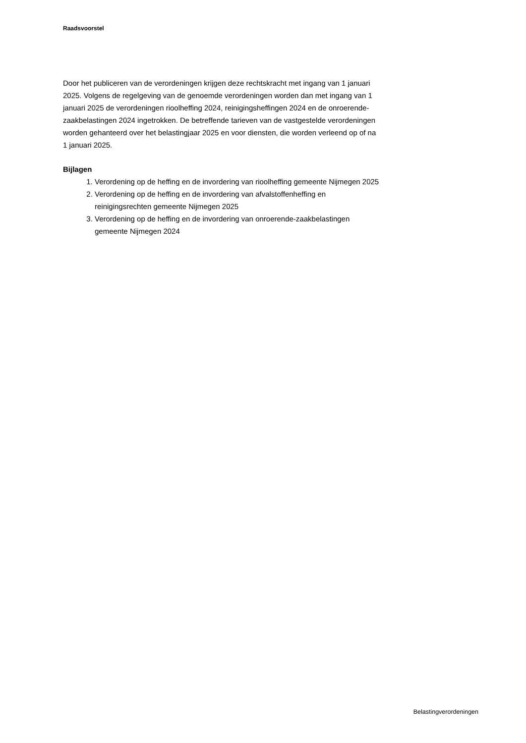Raadsvoorstel
Door het publiceren van de verordeningen krijgen deze rechtskracht met ingang van 1 januari 2025. Volgens de regelgeving van de genoemde verordeningen worden dan met ingang van 1 januari 2025 de verordeningen rioolheffing 2024, reinigingsheffingen 2024 en de onroerende-zaakbelastingen 2024 ingetrokken. De betreffende tarieven van de vastgestelde verordeningen worden gehanteerd over het belastingjaar 2025 en voor diensten, die worden verleend op of na 1 januari 2025.
Bijlagen
1. Verordening op de heffing en de invordering van rioolheffing gemeente Nijmegen 2025
2. Verordening op de heffing en de invordering van afvalstoffenheffing en reinigingsrechten gemeente Nijmegen 2025
3. Verordening op de heffing en de invordering van onroerende-zaakbelastingen gemeente Nijmegen 2024
Belastingverordeningen